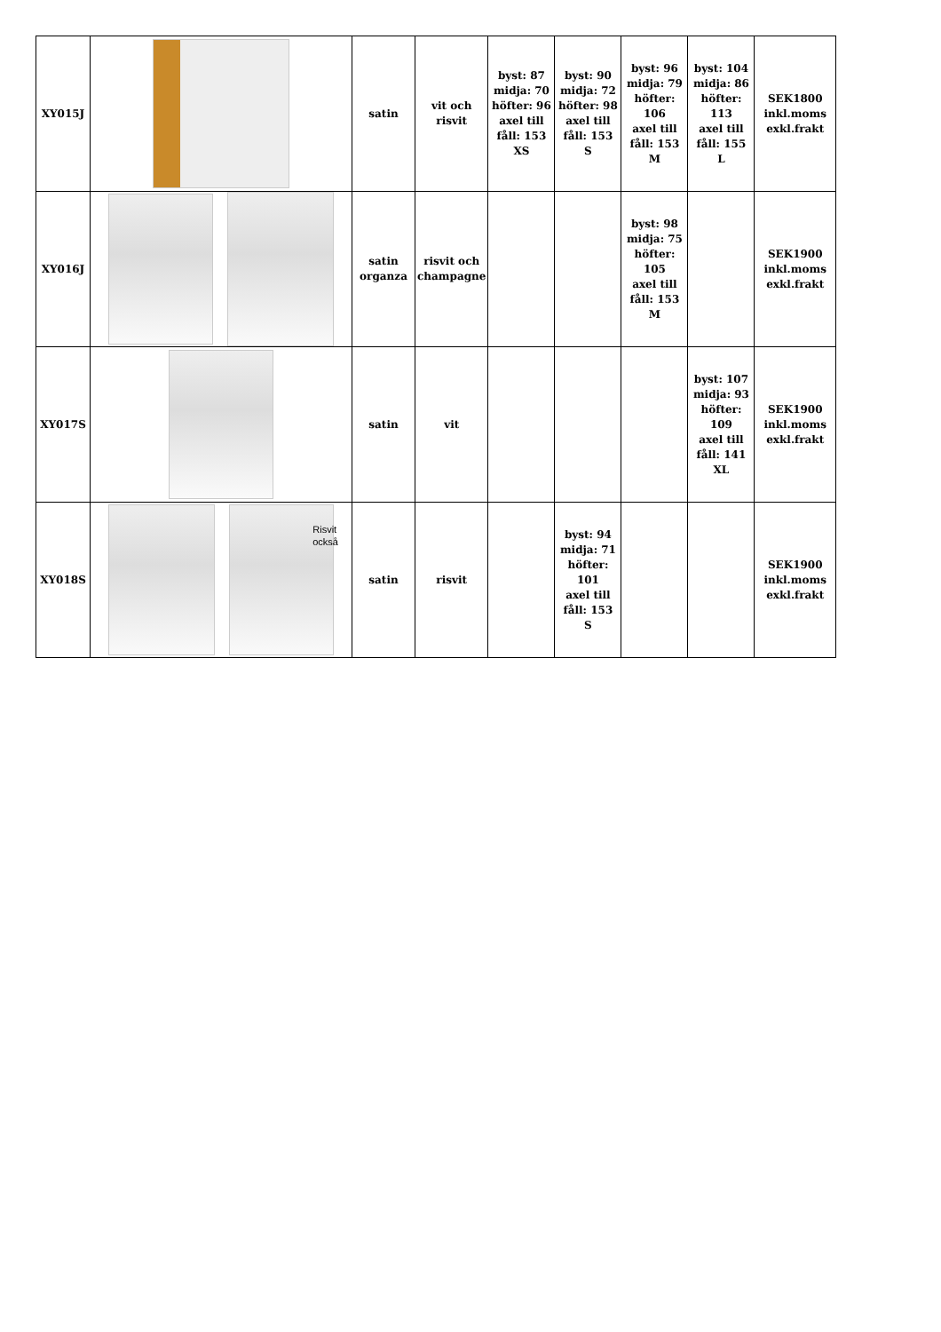| XY015J | | satin | vit och risvit | byst: 87 midja: 70 höfter: 96 axel till fåll: 153 XS | byst: 90 midja: 72 höfter: 98 axel till fåll: 153 S | byst: 96 midja: 79 höfter: 106 axel till fåll: 153 M | byst: 104 midja: 86 höfter: 113 axel till fåll: 155 L | SEK1800 inkl.moms exkl.frakt |
| XY016J | | satin organza | risvit och champagne | | | byst: 98 midja: 75 höfter: 105 axel till fåll: 153 M | | SEK1900 inkl.moms exkl.frakt |
| XY017S | | satin | vit | | | | byst: 107 midja: 93 höfter: 109 axel till fåll: 141 XL | SEK1900 inkl.moms exkl.frakt |
| XY018S | Risvit också | satin | risvit | | byst: 94 midja: 71 höfter: 101 axel till fåll: 153 S | | | SEK1900 inkl.moms exkl.frakt |